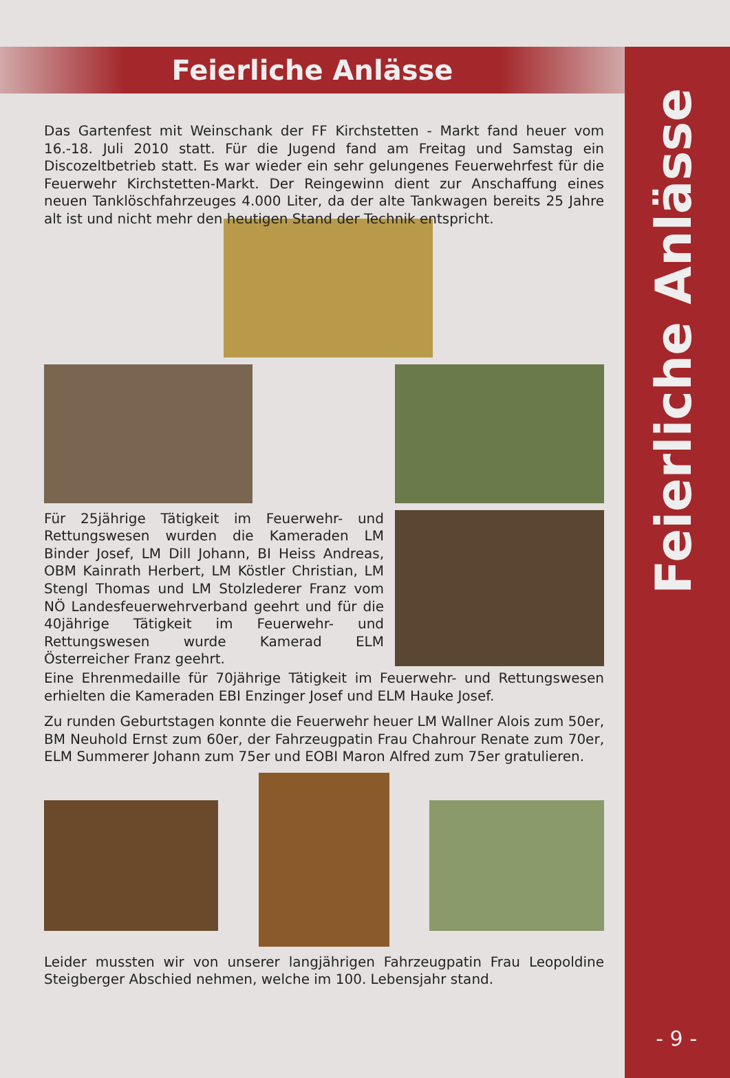Feierliche Anlässe
Feierliche Anlässe
Das Gartenfest mit Weinschank der FF Kirchstetten - Markt fand heuer vom 16.-18. Juli 2010 statt. Für die Jugend fand am Freitag und Samstag ein Discozeltbetrieb statt. Es war wieder ein sehr gelungenes Feuerwehrfest für die Feuerwehr Kirchstetten-Markt. Der Reingewinn dient zur Anschaffung eines neuen Tanklöschfahrzeuges 4.000 Liter, da der alte Tankwagen bereits 25 Jahre alt ist und nicht mehr den heutigen Stand der Technik entspricht.
Für 25jährige Tätigkeit im Feuerwehr- und Rettungswesen wurden die Kameraden LM Binder Josef, LM Dill Johann, BI Heiss Andreas, OBM Kainrath Herbert, LM Köstler Christian, LM Stengl Thomas und LM Stolzlederer Franz vom NÖ Landesfeuerwehrverband geehrt und für die 40jährige Tätigkeit im Feuerwehr- und Rettungswesen wurde Kamerad ELM Österreicher Franz geehrt.
Eine Ehrenmedaille für 70jährige Tätigkeit im Feuerwehr- und Rettungswesen erhielten die Kameraden EBI Enzinger Josef und ELM Hauke Josef.
Zu runden Geburtstagen konnte die Feuerwehr heuer LM Wallner Alois zum 50er, BM Neuhold Ernst zum 60er, der Fahrzeugpatin Frau Chahrour Renate zum 70er, ELM Summerer Johann zum 75er und EOBI Maron Alfred zum 75er gratulieren.
Leider mussten wir von unserer langjährigen Fahrzeugpatin Frau Leopoldine Steigberger Abschied nehmen, welche im 100. Lebensjahr stand.
- 9 -